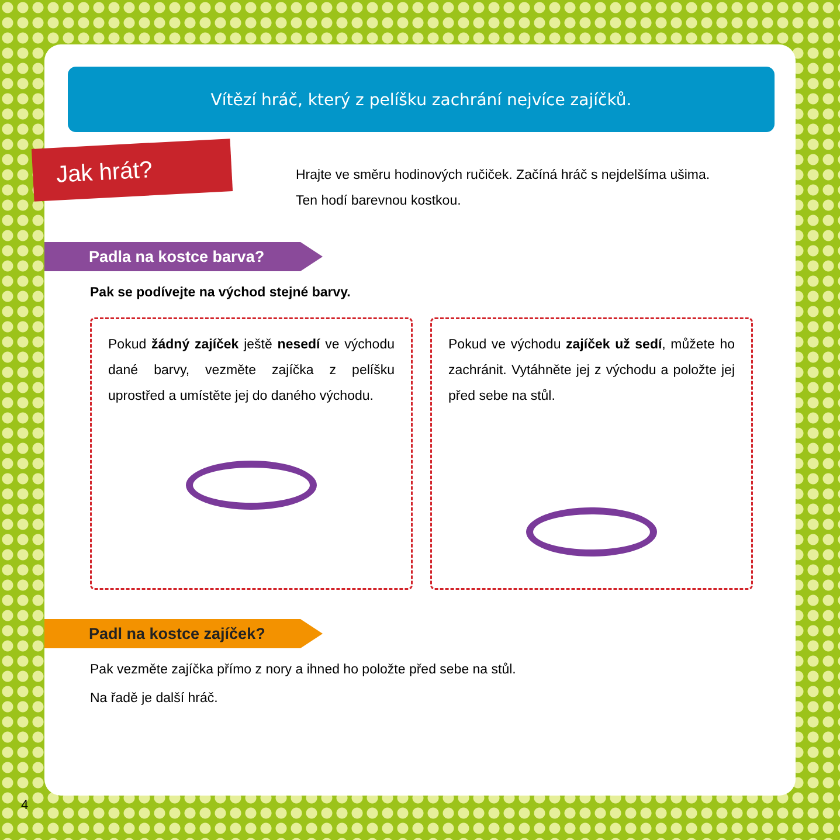Vítězí hráč, který z pelíšku zachrání nejvíce zajíčků.
Jak hrát?
Hrajte ve směru hodinových ručiček. Začíná hráč s nejdelšíma ušima.
Ten hodí barevnou kostkou.
Padla na kostce barva?
Pak se podívejte na východ stejné barvy.
Pokud žádný zajíček ještě nesedí ve východu dané barvy, vezměte zajíčka z pelíšku uprostřed a umístěte jej do daného východu.
Pokud ve východu zajíček už sedí, můžete ho zachránit. Vytáhněte jej z východu a položte jej před sebe na stůl.
Padl na kostce zajíček?
Pak vezměte zajíčka přímo z nory a ihned ho položte před sebe na stůl.
Na řadě je další hráč.
4